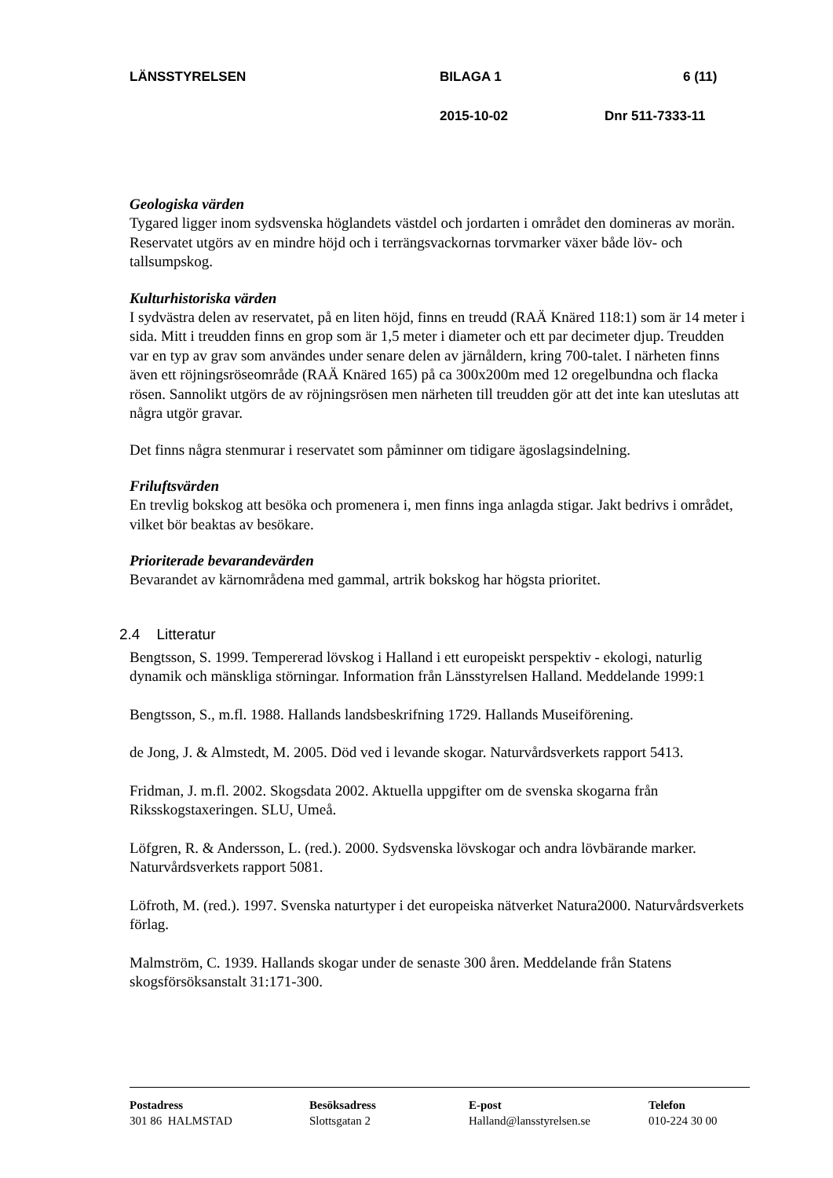LÄNSSTYRELSEN BILAGA 1 6 (11)
2015-10-02 Dnr 511-7333-11
Geologiska värden
Tygared ligger inom sydsvenska höglandets västdel och jordarten i området den domineras av morän. Reservatet utgörs av en mindre höjd och i terrängsvackornas torvmarker växer både löv- och tallsumpskog.
Kulturhistoriska värden
I sydvästra delen av reservatet, på en liten höjd, finns en treudd (RAÄ Knäred 118:1) som är 14 meter i sida. Mitt i treudden finns en grop som är 1,5 meter i diameter och ett par decimeter djup. Treudden var en typ av grav som användes under senare delen av järnåldern, kring 700-talet. I närheten finns även ett röjningsröseområde (RAÄ Knäred 165) på ca 300x200m med 12 oregelbundna och flacka rösen. Sannolikt utgörs de av röjningsrösen men närheten till treudden gör att det inte kan uteslutas att några utgör gravar.
Det finns några stenmurar i reservatet som påminner om tidigare ägoslagsindelning.
Friluftsvärden
En trevlig bokskog att besöka och promenera i, men finns inga anlagda stigar. Jakt bedrivs i området, vilket bör beaktas av besökare.
Prioriterade bevarandevärden
Bevarandet av kärnområdena med gammal, artrik bokskog har högsta prioritet.
2.4 Litteratur
Bengtsson, S. 1999. Tempererad lövskog i Halland i ett europeiskt perspektiv - ekologi, naturlig dynamik och mänskliga störningar. Information från Länsstyrelsen Halland. Meddelande 1999:1
Bengtsson, S., m.fl. 1988. Hallands landsbeskrifning 1729. Hallands Museiförening.
de Jong, J. & Almstedt, M. 2005. Död ved i levande skogar. Naturvårdsverkets rapport 5413.
Fridman, J. m.fl. 2002. Skogsdata 2002. Aktuella uppgifter om de svenska skogarna från Riksskogstaxeringen. SLU, Umeå.
Löfgren, R. & Andersson, L. (red.). 2000. Sydsvenska lövskogar och andra lövbärande marker. Naturvårdsverkets rapport 5081.
Löfroth, M. (red.). 1997. Svenska naturtyper i det europeiska nätverket Natura2000. Naturvårdsverkets förlag.
Malmström, C. 1939. Hallands skogar under de senaste 300 åren. Meddelande från Statens skogsförsöksanstalt 31:171-300.
Postadress
301 86 HALMSTAD
Besöksadress
Slottsgatan 2
E-post
Halland@lansstyrelsen.se
Telefon
010-224 30 00